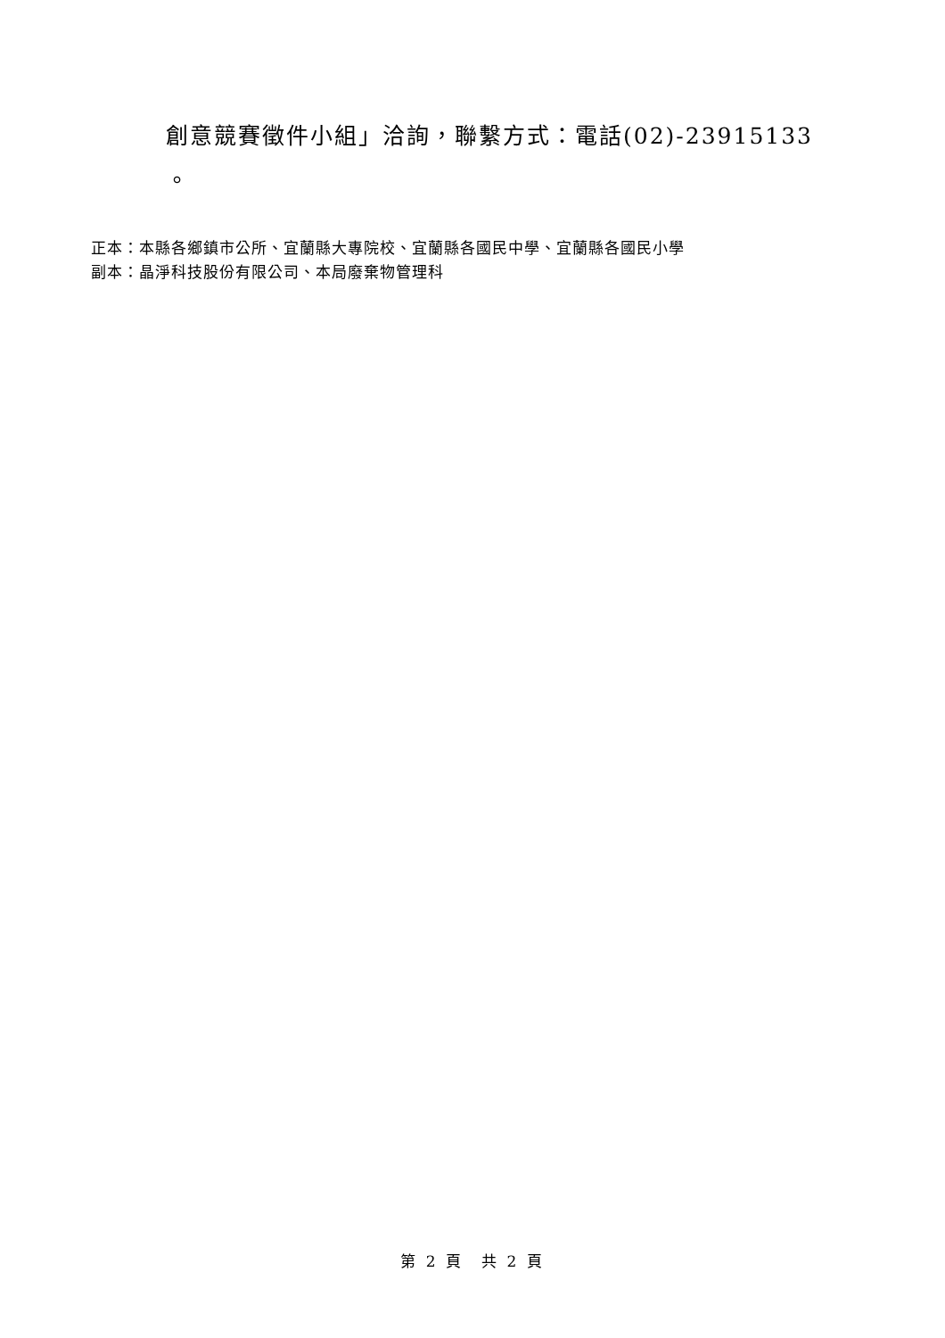創意競賽徵件小組」洽詢，聯繫方式：電話(02)-23915133
。
正本：本縣各鄉鎮市公所、宜蘭縣大專院校、宜蘭縣各國民中學、宜蘭縣各國民小學
副本：晶淨科技股份有限公司、本局廢棄物管理科
第 2 頁　共 2 頁